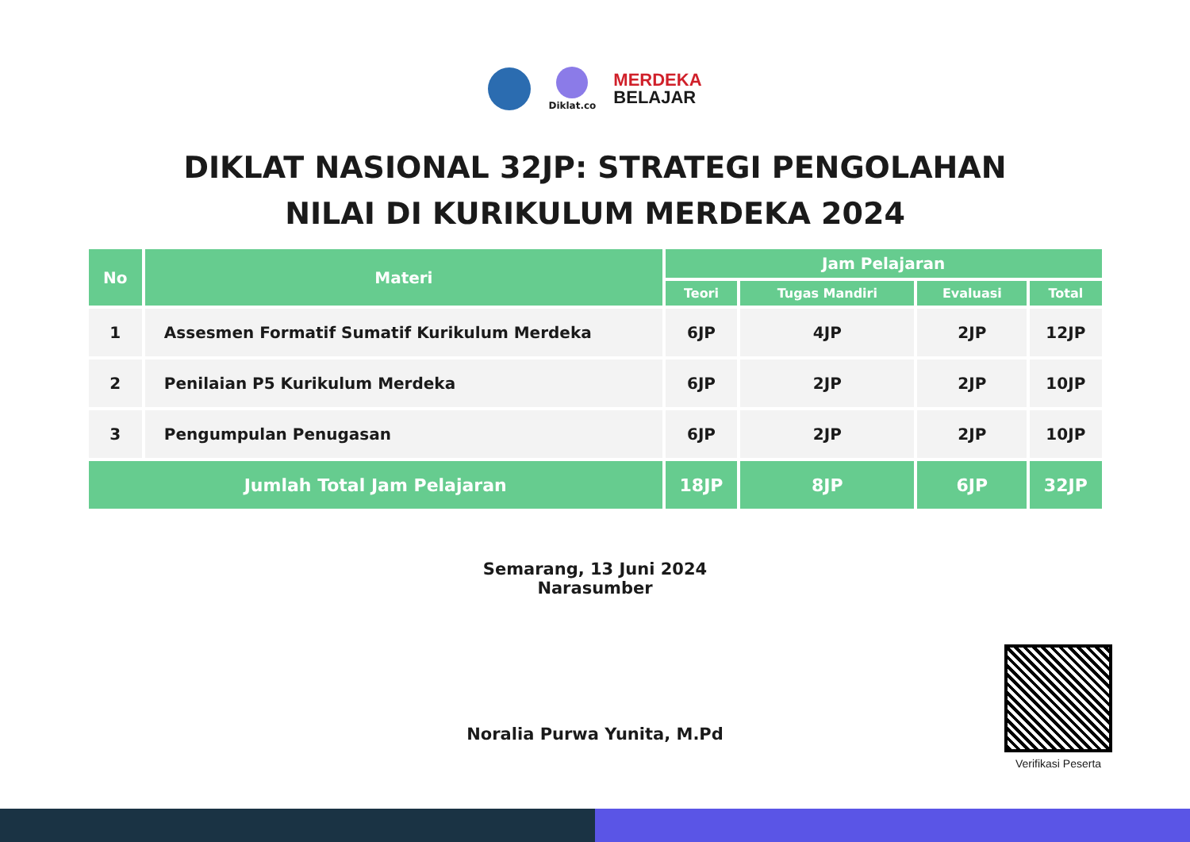Diklat.co
MERDEKA
BELAJAR
DIKLAT NASIONAL 32JP: STRATEGI PENGOLAHAN
NILAI DI KURIKULUM MERDEKA 2024
| No | Materi | Jam Pelajaran | | | |
| --- | --- | --- | --- | --- | --- |
| | | Teori | Tugas Mandiri | Evaluasi | Total |
| 1 | Assesmen Formatif Sumatif Kurikulum Merdeka | 6JP | 4JP | 2JP | 12JP |
| 2 | Penilaian P5 Kurikulum Merdeka | 6JP | 2JP | 2JP | 10JP |
| 3 | Pengumpulan Penugasan | 6JP | 2JP | 2JP | 10JP |
| Jumlah Total Jam Pelajaran | | 18JP | 8JP | 6JP | 32JP |
Semarang, 13 Juni 2024
Narasumber
Noralia Purwa Yunita, M.Pd
Verifikasi Peserta